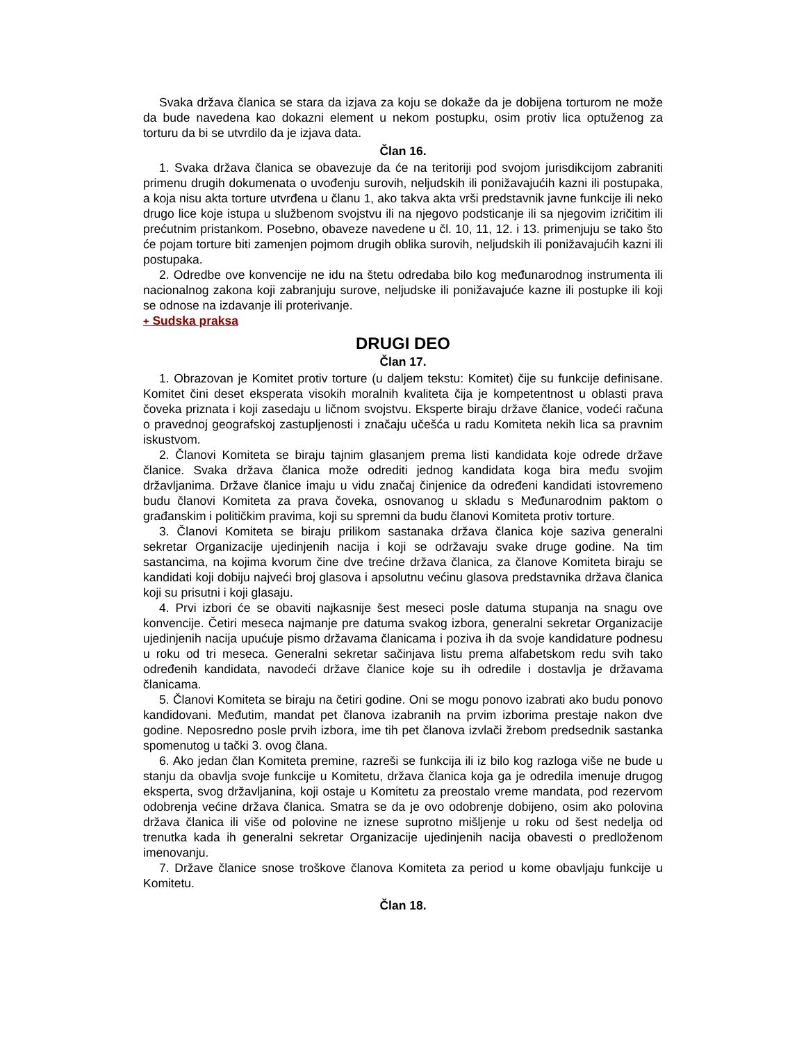Svaka država članica se stara da izjava za koju se dokaže da je dobijena torturom ne može da bude navedena kao dokazni element u nekom postupku, osim protiv lica optuženog za torturu da bi se utvrdilo da je izjava data.
Član 16.
1. Svaka država članica se obavezuje da će na teritoriji pod svojom jurisdikcijom zabraniti primenu drugih dokumenata o uvođenju surovih, neljudskih ili ponižavajućih kazni ili postupaka, a koja nisu akta torture utvrđena u članu 1, ako takva akta vrši predstavnik javne funkcije ili neko drugo lice koje istupa u službenom svojstvu ili na njegovo podsticanje ili sa njegovim izričitim ili prećutnim pristankom. Posebno, obaveze navedene u čl. 10, 11, 12. i 13. primenjuju se tako što će pojam torture biti zamenjen pojmom drugih oblika surovih, neljudskih ili ponižavajućih kazni ili postupaka.
2. Odredbe ove konvencije ne idu na štetu odredaba bilo kog međunarodnog instrumenta ili nacionalnog zakona koji zabranjuju surove, neljudske ili ponižavajuće kazne ili postupke ili koji se odnose na izdavanje ili proterivanje.
+ Sudska praksa
DRUGI DEO
Član 17.
1. Obrazovan je Komitet protiv torture (u daljem tekstu: Komitet) čije su funkcije definisane. Komitet čini deset eksperata visokih moralnih kvaliteta čija je kompetentnost u oblasti prava čoveka priznata i koji zasedaju u ličnom svojstvu. Eksperte biraju države članice, vodeći računa o pravednoj geografskoj zastupljenosti i značaju učešća u radu Komiteta nekih lica sa pravnim iskustvom.
2. Članovi Komiteta se biraju tajnim glasanjem prema listi kandidata koje odrede države članice. Svaka država članica može odrediti jednog kandidata koga bira među svojim državljanima. Države članice imaju u vidu značaj činjenice da određeni kandidati istovremeno budu članovi Komiteta za prava čoveka, osnovanog u skladu s Međunarodnim paktom o građanskim i političkim pravima, koji su spremni da budu članovi Komiteta protiv torture.
3. Članovi Komiteta se biraju prilikom sastanaka država članica koje saziva generalni sekretar Organizacije ujedinjenih nacija i koji se održavaju svake druge godine. Na tim sastancima, na kojima kvorum čine dve trećine država članica, za članove Komiteta biraju se kandidati koji dobiju najveći broj glasova i apsolutnu većinu glasova predstavnika država članica koji su prisutni i koji glasaju.
4. Prvi izbori će se obaviti najkasnije šest meseci posle datuma stupanja na snagu ove konvencije. Četiri meseca najmanje pre datuma svakog izbora, generalni sekretar Organizacije ujedinjenih nacija upućuje pismo državama članicama i poziva ih da svoje kandidature podnesu u roku od tri meseca. Generalni sekretar sačinjava listu prema alfabetskom redu svih tako određenih kandidata, navodeći države članice koje su ih odredile i dostavlja je državama članicama.
5. Članovi Komiteta se biraju na četiri godine. Oni se mogu ponovo izabrati ako budu ponovo kandidovani. Međutim, mandat pet članova izabranih na prvim izborima prestaje nakon dve godine. Neposredno posle prvih izbora, ime tih pet članova izvlači žrebom predsednik sastanka spomenutog u tački 3. ovog člana.
6. Ako jedan član Komiteta premine, razreši se funkcija ili iz bilo kog razloga više ne bude u stanju da obavlja svoje funkcije u Komitetu, država članica koja ga je odredila imenuje drugog eksperta, svog državljanina, koji ostaje u Komitetu za preostalo vreme mandata, pod rezervom odobrenja većine država članica. Smatra se da je ovo odobrenje dobijeno, osim ako polovina država članica ili više od polovine ne iznese suprotno mišljenje u roku od šest nedelja od trenutka kada ih generalni sekretar Organizacije ujedinjenih nacija obavesti o predloženom imenovanju.
7. Države članice snose troškove članova Komiteta za period u kome obavljaju funkcije u Komitetu.
Član 18.